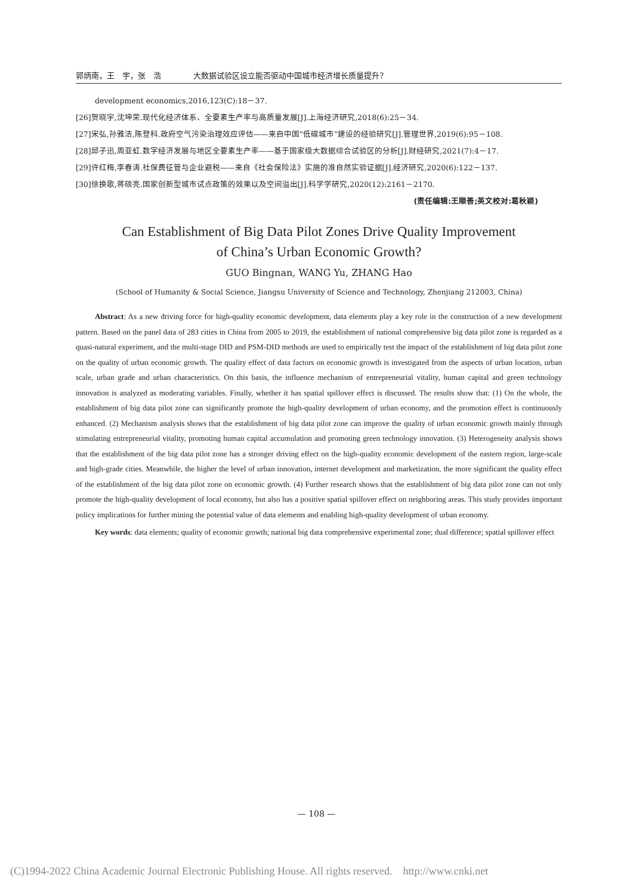郭炳南，王　宇，张　浩 大数据试验区设立能否驱动中国城市经济增长质量提升?
development economics,2016,123(C):18－37.
[26]贺晓宇,沈坤荣.现代化经济体系、全要素生产率与高质量发展[J].上海经济研究,2018(6):25－34.
[27]宋弘,孙雅洁,陈登科.政府空气污染治理效应评估——来自中国“低碳城市”建设的经验研究[J].管理世界,2019(6):95－108.
[28]邱子迅,周亚虹.数字经济发展与地区全要素生产率——基于国家级大数据综合试验区的分析[J].财经研究,2021(7):4－17.
[29]许红梅,李春涛.社保费征管与企业避税——来自《社会保险法》实施的准自然实验证据[J].经济研究,2020(6):122－137.
[30]徐换歌,蒋硕亮.国家创新型城市试点政策的效果以及空间溢出[J].科学学研究,2020(12):2161－2170.
(责任编辑:王顺善;英文校对:葛秋颖)
Can Establishment of Big Data Pilot Zones Drive Quality Improvement
of China’s Urban Economic Growth?
GUO Bingnan, WANG Yu, ZHANG Hao
(School of Humanity & Social Science, Jiangsu University of Science and Technology, Zhenjiang 212003, China)
Abstract: As a new driving force for high-quality economic development, data elements play a key role in the construction of a new development pattern. Based on the panel data of 283 cities in China from 2005 to 2019, the establishment of national comprehensive big data pilot zone is regarded as a quasi-natural experiment, and the multi-stage DID and PSM-DID methods are used to empirically test the impact of the establishment of big data pilot zone on the quality of urban economic growth. The quality effect of data factors on economic growth is investigated from the aspects of urban location, urban scale, urban grade and urban characteristics. On this basis, the influence mechanism of entrepreneurial vitality, human capital and green technology innovation is analyzed as moderating variables. Finally, whether it has spatial spillover effect is discussed. The results show that: (1) On the whole, the establishment of big data pilot zone can significantly promote the high-quality development of urban economy, and the promotion effect is continuously enhanced. (2) Mechanism analysis shows that the establishment of big data pilot zone can improve the quality of urban economic growth mainly through stimulating entrepreneurial vitality, promoting human capital accumulation and promoting green technology innovation. (3) Heterogeneity analysis shows that the establishment of the big data pilot zone has a stronger driving effect on the high-quality economic development of the eastern region, large-scale and high-grade cities. Meanwhile, the higher the level of urban innovation, internet development and marketization, the more significant the quality effect of the establishment of the big data pilot zone on economic growth. (4) Further research shows that the establishment of big data pilot zone can not only promote the high-quality development of local economy, but also has a positive spatial spillover effect on neighboring areas. This study provides important policy implications for further mining the potential value of data elements and enabling high-quality development of urban economy.
Key words: data elements; quality of economic growth; national big data comprehensive experimental zone; dual difference; spatial spillover effect
— 108 —
(C)1994-2022 China Academic Journal Electronic Publishing House. All rights reserved. http://www.cnki.net